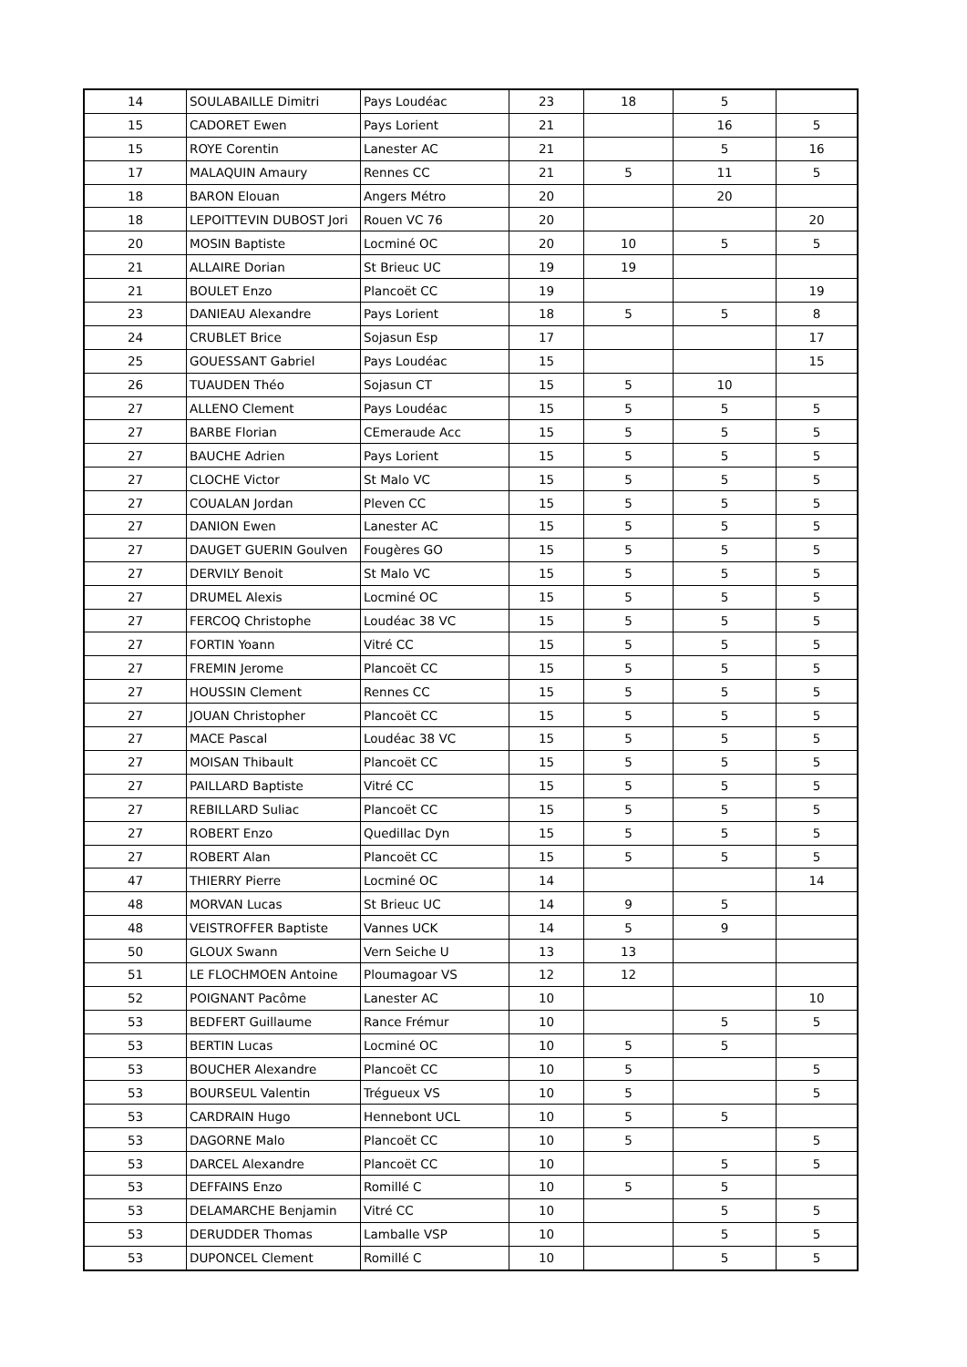| 14 | SOULABAILLE Dimitri | Pays Loudéac | 23 | 18 | 5 | |
| 15 | CADORET Ewen | Pays Lorient | 21 | | 16 | 5 |
| 15 | ROYE Corentin | Lanester AC | 21 | | 5 | 16 |
| 17 | MALAQUIN Amaury | Rennes CC | 21 | 5 | 11 | 5 |
| 18 | BARON Elouan | Angers Métro | 20 | | 20 | |
| 18 | LEPOITTEVIN DUBOST Jori | Rouen VC 76 | 20 | | | 20 |
| 20 | MOSIN Baptiste | Locminé OC | 20 | 10 | 5 | 5 |
| 21 | ALLAIRE Dorian | St Brieuc UC | 19 | 19 | | |
| 21 | BOULET Enzo | Plancoët CC | 19 | | | 19 |
| 23 | DANIEAU Alexandre | Pays Lorient | 18 | 5 | 5 | 8 |
| 24 | CRUBLET Brice | Sojasun Esp | 17 | | | 17 |
| 25 | GOUESSANT Gabriel | Pays Loudéac | 15 | | | 15 |
| 26 | TUAUDEN Théo | Sojasun CT | 15 | 5 | 10 | |
| 27 | ALLENO Clement | Pays Loudéac | 15 | 5 | 5 | 5 |
| 27 | BARBE Florian | CEmeraude Acc | 15 | 5 | 5 | 5 |
| 27 | BAUCHE Adrien | Pays Lorient | 15 | 5 | 5 | 5 |
| 27 | CLOCHE Victor | St Malo VC | 15 | 5 | 5 | 5 |
| 27 | COUALAN Jordan | Pleven CC | 15 | 5 | 5 | 5 |
| 27 | DANION Ewen | Lanester AC | 15 | 5 | 5 | 5 |
| 27 | DAUGET GUERIN Goulven | Fougères GO | 15 | 5 | 5 | 5 |
| 27 | DERVILY Benoit | St Malo VC | 15 | 5 | 5 | 5 |
| 27 | DRUMEL Alexis | Locminé OC | 15 | 5 | 5 | 5 |
| 27 | FERCOQ Christophe | Loudéac 38 VC | 15 | 5 | 5 | 5 |
| 27 | FORTIN Yoann | Vitré CC | 15 | 5 | 5 | 5 |
| 27 | FREMIN Jerome | Plancoët CC | 15 | 5 | 5 | 5 |
| 27 | HOUSSIN Clement | Rennes CC | 15 | 5 | 5 | 5 |
| 27 | JOUAN Christopher | Plancoët CC | 15 | 5 | 5 | 5 |
| 27 | MACE Pascal | Loudéac 38 VC | 15 | 5 | 5 | 5 |
| 27 | MOISAN Thibault | Plancoët CC | 15 | 5 | 5 | 5 |
| 27 | PAILLARD Baptiste | Vitré CC | 15 | 5 | 5 | 5 |
| 27 | REBILLARD Suliac | Plancoët CC | 15 | 5 | 5 | 5 |
| 27 | ROBERT Enzo | Quedillac Dyn | 15 | 5 | 5 | 5 |
| 27 | ROBERT Alan | Plancoët CC | 15 | 5 | 5 | 5 |
| 47 | THIERRY Pierre | Locminé OC | 14 | | | 14 |
| 48 | MORVAN Lucas | St Brieuc UC | 14 | 9 | 5 | |
| 48 | VEISTROFFER Baptiste | Vannes UCK | 14 | 5 | 9 | |
| 50 | GLOUX Swann | Vern Seiche U | 13 | 13 | | |
| 51 | LE FLOCHMOEN Antoine | Ploumagoar VS | 12 | 12 | | |
| 52 | POIGNANT Pacôme | Lanester AC | 10 | | | 10 |
| 53 | BEDFERT Guillaume | Rance Frémur | 10 | | 5 | 5 |
| 53 | BERTIN Lucas | Locminé OC | 10 | 5 | 5 | |
| 53 | BOUCHER Alexandre | Plancoët CC | 10 | 5 | | 5 |
| 53 | BOURSEUL Valentin | Trégueux VS | 10 | 5 | | 5 |
| 53 | CARDRAIN Hugo | Hennebont UCL | 10 | 5 | 5 | |
| 53 | DAGORNE Malo | Plancoët CC | 10 | 5 | | 5 |
| 53 | DARCEL Alexandre | Plancoët CC | 10 | | 5 | 5 |
| 53 | DEFFAINS Enzo | Romillé C | 10 | 5 | 5 | |
| 53 | DELAMARCHE Benjamin | Vitré CC | 10 | | 5 | 5 |
| 53 | DERUDDER Thomas | Lamballe VSP | 10 | | 5 | 5 |
| 53 | DUPONCEL Clement | Romillé C | 10 | | 5 | 5 |